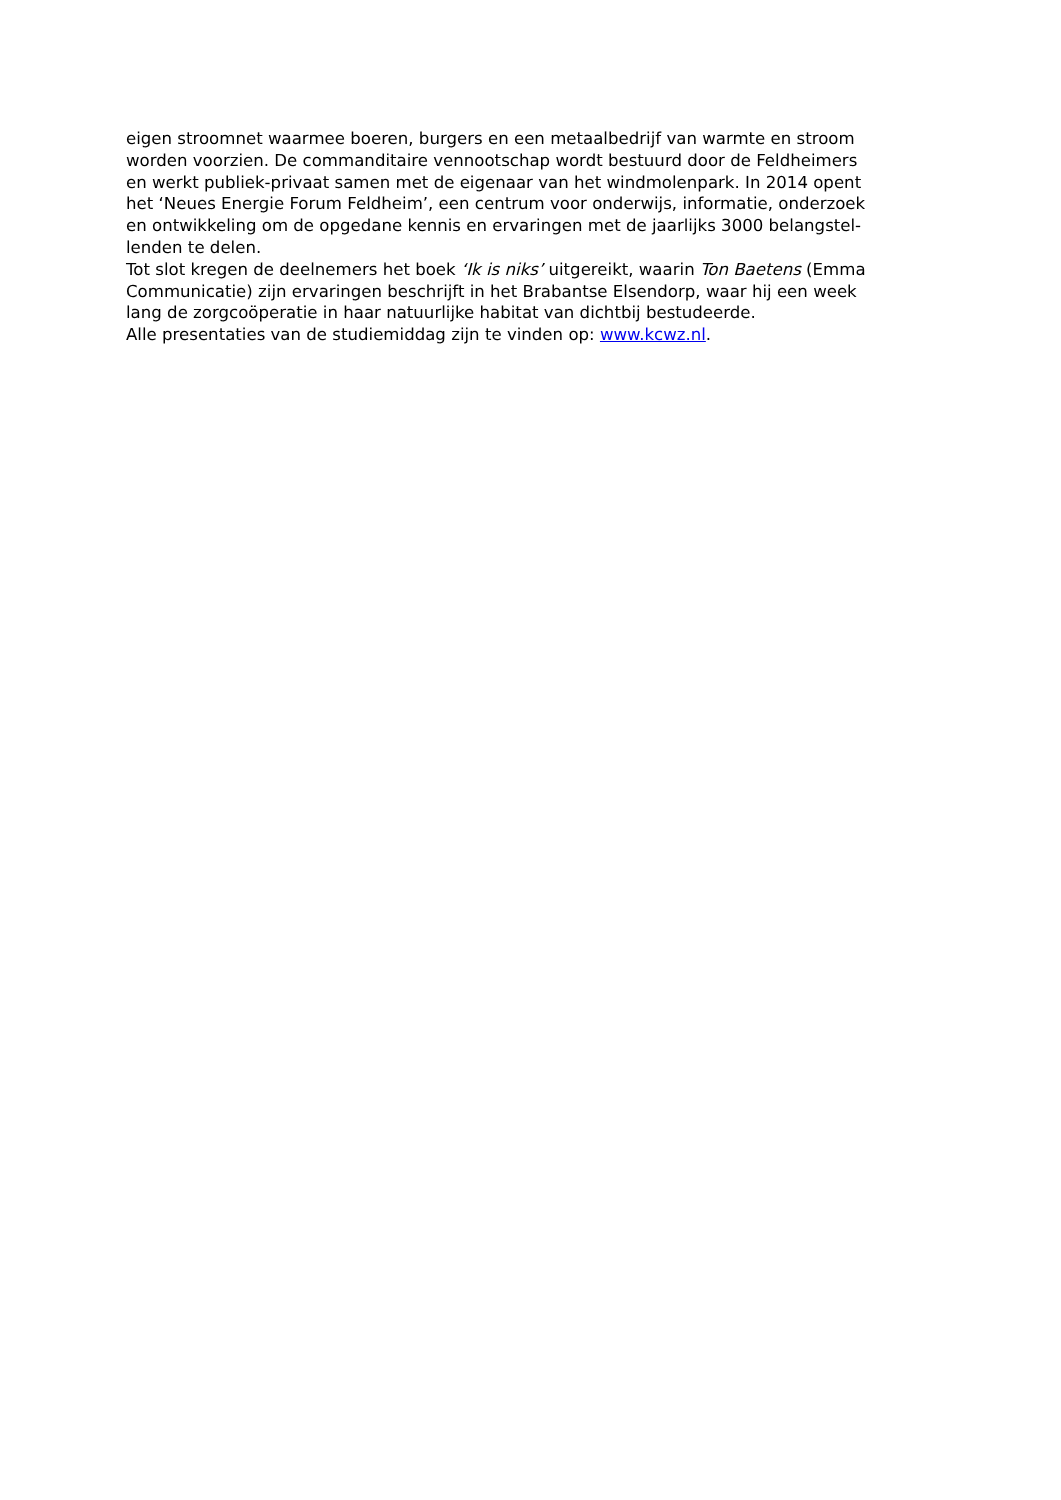eigen stroomnet waarmee boeren, burgers en een metaalbedrijf van warmte en stroom
worden voorzien. De commanditaire vennootschap wordt bestuurd door de Feldheimers
en werkt publiek-privaat samen met de eigenaar van het windmolenpark. In 2014 opent
het ‘Neues Energie Forum Feldheim’, een centrum voor onderwijs, informatie, onderzoek
en ontwikkeling om de opgedane kennis en ervaringen met de jaarlijks 3000 belangstel-
lenden te delen.
Tot slot kregen de deelnemers het boek ‘Ik is niks’ uitgereikt, waarin Ton Baetens (Emma
Communicatie) zijn ervaringen beschrijft in het Brabantse Elsendorp, waar hij een week
lang de zorgcoöperatie in haar natuurlijke habitat van dichtbij bestudeerde.
Alle presentaties van de studiemiddag zijn te vinden op: www.kcwz.nl.